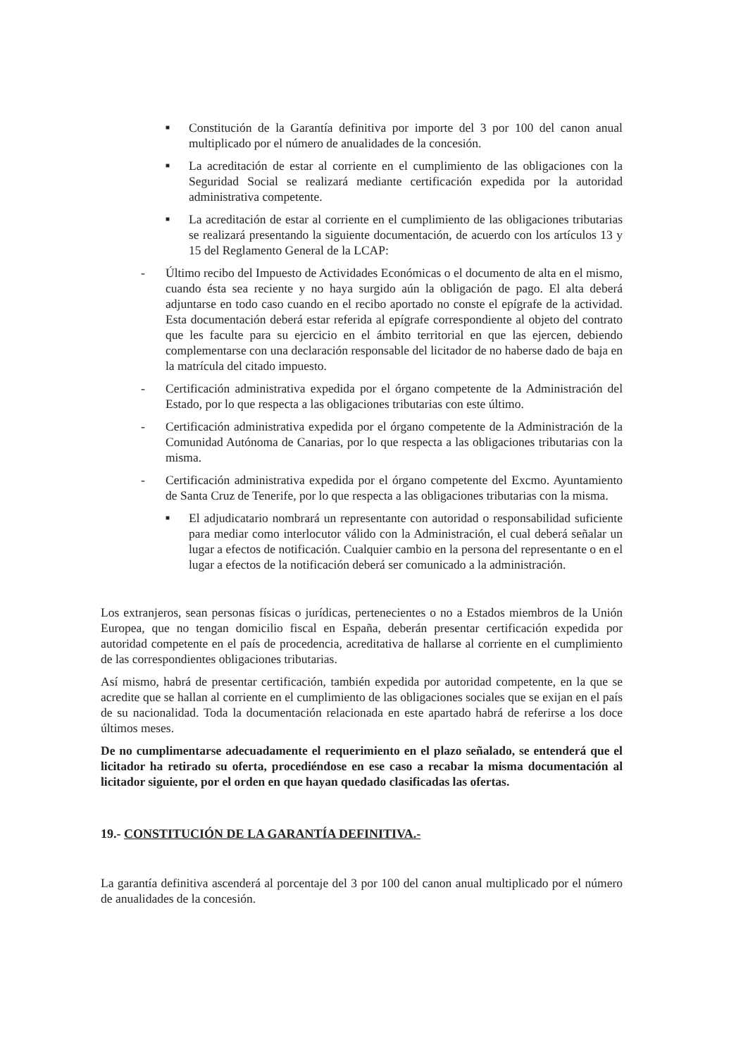■
Constitución de la Garantía definitiva por importe del 3 por 100 del canon anual multiplicado por el número de anualidades de la concesión.
■
La acreditación de estar al corriente en el cumplimiento de las obligaciones con la Seguridad Social se realizará mediante certificación expedida por la autoridad administrativa competente.
■
La acreditación de estar al corriente en el cumplimiento de las obligaciones tributarias se realizará presentando la siguiente documentación, de acuerdo con los artículos 13 y 15 del Reglamento General de la LCAP:
- Último recibo del Impuesto de Actividades Económicas o el documento de alta en el mismo, cuando ésta sea reciente y no haya surgido aún la obligación de pago. El alta deberá adjuntarse en todo caso cuando en el recibo aportado no conste el epígrafe de la actividad. Esta documentación deberá estar referida al epígrafe correspondiente al objeto del contrato que les faculte para su ejercicio en el ámbito territorial en que las ejercen, debiendo complementarse con una declaración responsable del licitador de no haberse dado de baja en la matrícula del citado impuesto.
- Certificación administrativa expedida por el órgano competente de la Administración del Estado, por lo que respecta a las obligaciones tributarias con este último.
- Certificación administrativa expedida por el órgano competente de la Administración de la Comunidad Autónoma de Canarias, por lo que respecta a las obligaciones tributarias con la misma.
- Certificación administrativa expedida por el órgano competente del Excmo. Ayuntamiento de Santa Cruz de Tenerife, por lo que respecta a las obligaciones tributarias con la misma.
■
El adjudicatario nombrará un representante con autoridad o responsabilidad suficiente para mediar como interlocutor válido con la Administración, el cual deberá señalar un lugar a efectos de notificación. Cualquier cambio en la persona del representante o en el lugar a efectos de la notificación deberá ser comunicado a la administración.
Los extranjeros, sean personas físicas o jurídicas, pertenecientes o no a Estados miembros de la Unión Europea, que no tengan domicilio fiscal en España, deberán presentar certificación expedida por autoridad competente en el país de procedencia, acreditativa de hallarse al corriente en el cumplimiento de las correspondientes obligaciones tributarias.
Así mismo, habrá de presentar certificación, también expedida por autoridad competente, en la que se acredite que se hallan al corriente en el cumplimiento de las obligaciones sociales que se exijan en el país de su nacionalidad. Toda la documentación relacionada en este apartado habrá de referirse a los doce últimos meses.
De no cumplimentarse adecuadamente el requerimiento en el plazo señalado, se entenderá que el licitador ha retirado su oferta, procediéndose en ese caso a recabar la misma documentación al licitador siguiente, por el orden en que hayan quedado clasificadas las ofertas.
19.- CONSTITUCIÓN DE LA GARANTÍA DEFINITIVA.-
La garantía definitiva ascenderá al porcentaje del 3 por 100 del canon anual multiplicado por el número de anualidades de la concesión.